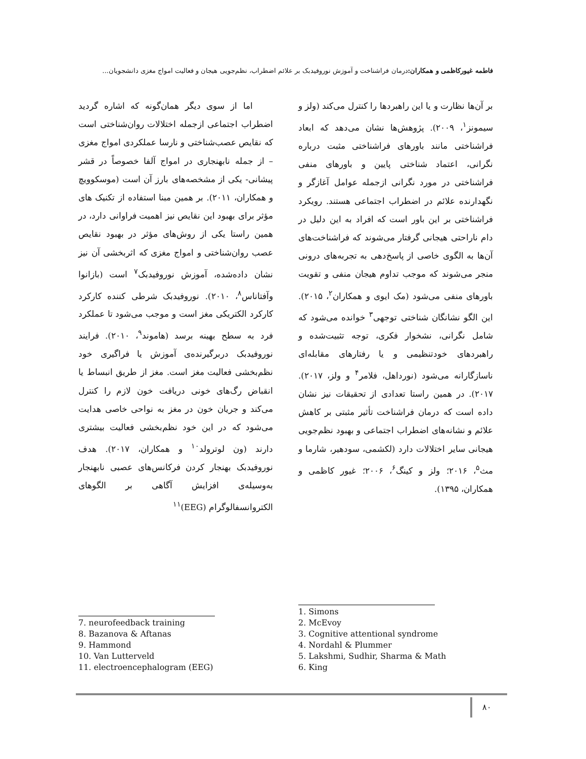فاطمه غیورکاظمی و همکاران: درمان فراشناخت و آموزش نوروفیدبک بر علائم اضطراب، نظم‌جویی هیجان و فعالیت امواج مغزی دانشجویان...
بر آن‌ها نظارت و یا این راهبردها را کنترل می‌کند (ولز و سیمونز<sup>۱</sup>، ۲۰۰۹). پژوهش‌ها نشان می‌دهد که ابعاد فراشناختی مانند باورهای فراشناختی مثبت درباره نگرانی، اعتماد شناختی پایین و باورهای منفی فراشناختی در مورد نگرانی ازجمله عوامل آغازگر و نگهدارنده علائم در اضطراب اجتماعی هستند. رویکرد فراشناختی بر این باور است که افراد به این دلیل در دام ناراحتی هیجانی گرفتار می‌شوند که فراشناخت‌های آن‌ها به الگوی خاصی از پاسخ‌دهی به تجربه‌های درونی منجر می‌شوند که موجب تداوم هیجان منفی و تقویت باورهای منفی می‌شود (مک ایوی و همکاران<sup>۲</sup>، ۲۰۱۵). این الگو نشانگان شناختی توجهی<sup>۳</sup> خوانده می‌شود که شامل نگرانی، نشخوار فکری، توجه تثبیت‌شده و راهبردهای خودتنظیمی و یا رفتارهای مقابله‌ای ناسازگارانه می‌شود (نورداهل، فلامر<sup>۴</sup> و ولز، ۲۰۱۷). ۲۰۱۷). در همین راستا تعدادی از تحقیقات نیز نشان داده است که درمان فراشناخت تأثیر مثبتی بر کاهش علائم و نشانه‌های اضطراب اجتماعی و بهبود نظم‌جویی هیجانی سایر اختلالات دارد (لکشمی، سودهیر، شارما و مث<sup>۵</sup>، ۲۰۱۶؛ ولز و کینگ<sup>۶</sup>، ۲۰۰۶؛ غیور کاظمی و همکاران، ۱۳۹۵).
اما از سوی دیگر همان‌گونه که اشاره گردید اضطراب اجتماعی ازجمله اختلالات روان‌شناختی است که نقایص عصب‌شناختی و نارسا عملکردی امواج مغزی – از جمله نابهنجاری در امواج آلفا خصوصاً در قشر پیشانی- یکی از مشخصه‌های بارز آن است (موسکوویچ و همکاران، ۲۰۱۱). بر همین مبنا استفاده از تکنیک های مؤثر برای بهبود این نقایص نیز اهمیت فراوانی دارد، در همین راستا یکی از روش‌های مؤثر در بهبود نقایص عصب روان‌شناختی و امواج مغزی که اثربخشی آن نیز نشان داده‌شده، آموزش نوروفیدبک<sup>۷</sup> است (بازانوا وآفتاناس<sup>۸</sup>، ۲۰۱۰). نوروفیدبک شرطی کننده کارکرد کارکرد الکتریکی مغز است و موجب می‌شود تا عملکرد فرد به سطح بهینه برسد (هاموند<sup>۹</sup>، ۲۰۱۰). فرایند نوروفیدبک دربرگیرنده‌ی آموزش یا فراگیری خود نظم‌بخشی فعالیت مغز است. مغز از طریق انبساط یا انقباض رگ‌های خونی دریافت خون لازم را کنترل می‌کند و جریان خون در مغز به نواحی خاصی هدایت می‌شود که در این خود نظم‌بخشی فعالیت بیشتری دارند (ون لوترولد<sup>۱۰</sup> و همکاران، ۲۰۱۷). هدف نوروفیدبک بهنجار کردن فرکانس‌های عصبی نابهنجار به‌وسیله‌ی افزایش آگاهی بر الگوهای الکتروانسفالوگرام (EEG)<sup>۱۱</sup>
1. Simons
2. McEvoy
3. Cognitive attentional syndrome
4. Nordahl & Plummer
5. Lakshmi, Sudhir, Sharma & Math
6. King
7. neurofeedback training
8. Bazanova & Aftanas
9. Hammond
10. Van Lutterveld
11. electroencephalogram (EEG)
۸۰